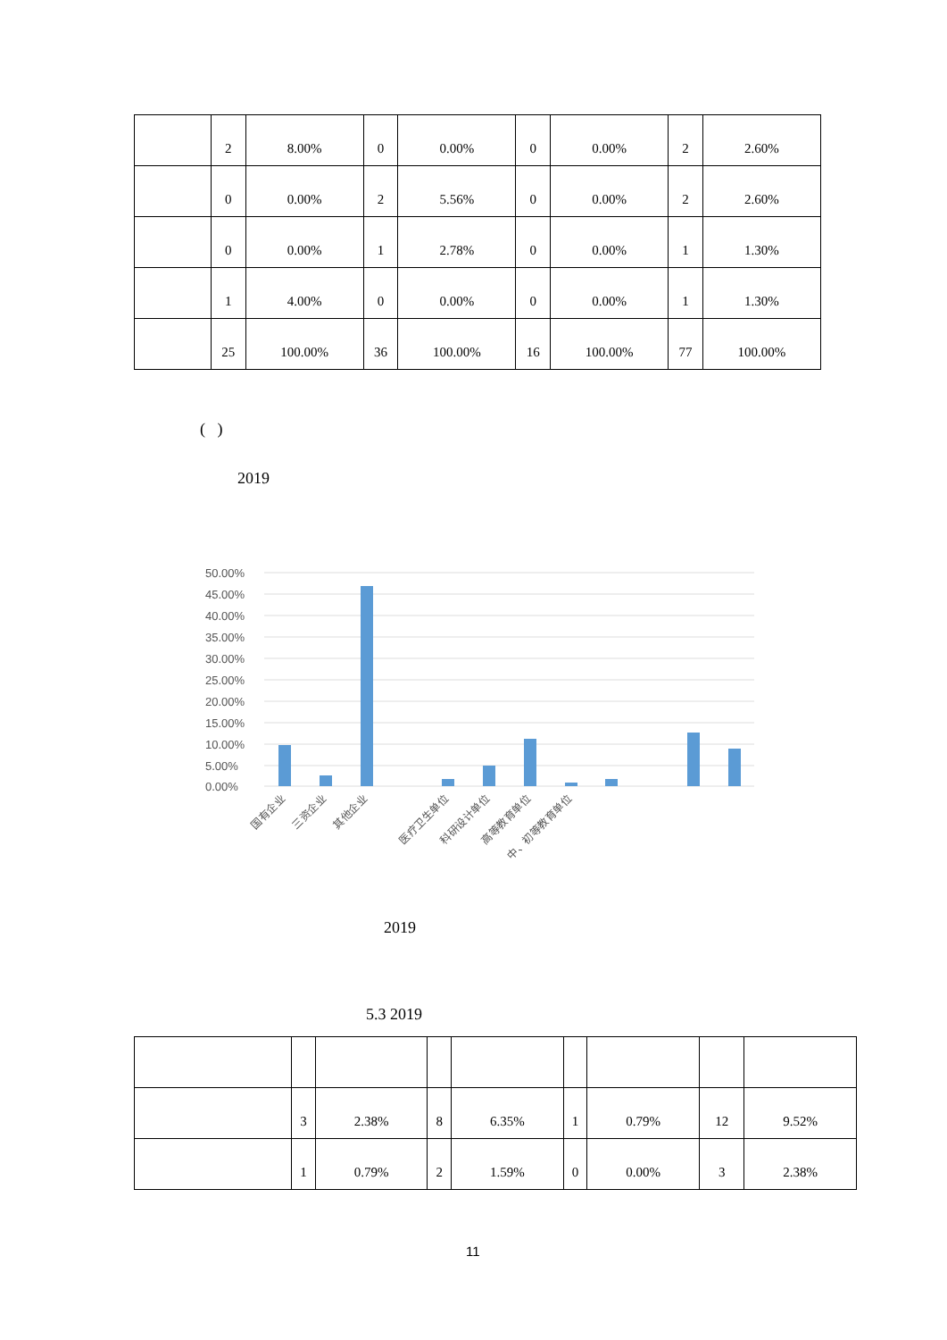| | 2 | 8.00% | 0 | 0.00% | 0 | 0.00% | 2 | 2.60% |
| | 0 | 0.00% | 2 | 5.56% | 0 | 0.00% | 2 | 2.60% |
| | 0 | 0.00% | 1 | 2.78% | 0 | 0.00% | 1 | 1.30% |
| | 1 | 4.00% | 0 | 0.00% | 0 | 0.00% | 1 | 1.30% |
| | 25 | 100.00% | 36 | 100.00% | 16 | 100.00% | 77 | 100.00% |
( )
2019
50.00%
45.00%
40.00%
35.00%
30.00%
25.00%
20.00%
15.00%
10.00%
5.00%
0.00%
国有企业
三资企业
其他企业
医疗卫生单位
科研设计单位
高等教育单位
中、初等教育单位
2019
5.3 2019
| | 3 | 2.38% | 8 | 6.35% | 1 | 0.79% | 12 | 9.52% |
| | 1 | 0.79% | 2 | 1.59% | 0 | 0.00% | 3 | 2.38% |
11